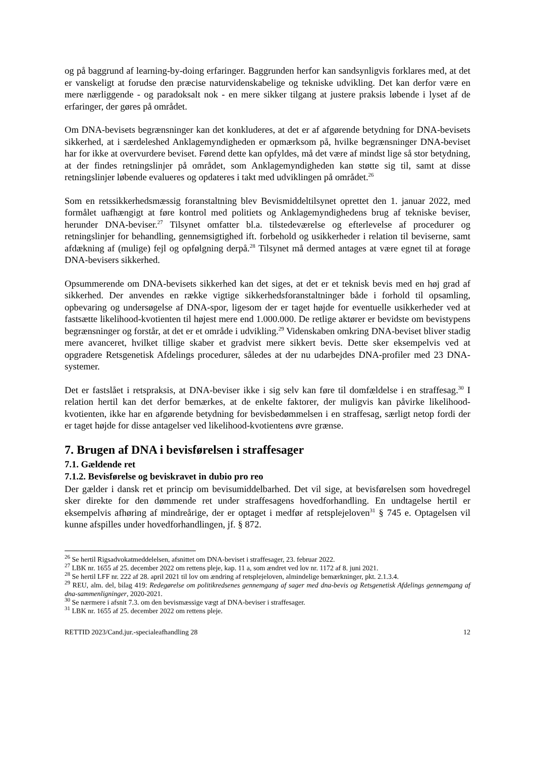og på baggrund af learning-by-doing erfaringer. Baggrunden herfor kan sandsynligvis forklares med, at det er vanskeligt at forudse den præcise naturvidenskabelige og tekniske udvikling. Det kan derfor være en mere nærliggende - og paradoksalt nok - en mere sikker tilgang at justere praksis løbende i lyset af de erfaringer, der gøres på området.
Om DNA-bevisets begrænsninger kan det konkluderes, at det er af afgørende betydning for DNA-bevisets sikkerhed, at i særdeleshed Anklagemyndigheden er opmærksom på, hvilke begrænsninger DNA-beviset har for ikke at overvurdere beviset. Førend dette kan opfyldes, må det være af mindst lige så stor betydning, at der findes retningslinjer på området, som Anklagemyndigheden kan støtte sig til, samt at disse retningslinjer løbende evalueres og opdateres i takt med udviklingen på området.<sup>26</sup>
Som en retssikkerhedsmæssig foranstaltning blev Bevismiddeltilsynet oprettet den 1. januar 2022, med formålet uafhængigt at føre kontrol med politiets og Anklagemyndighedens brug af tekniske beviser, herunder DNA-beviser.<sup>27</sup> Tilsynet omfatter bl.a. tilstedeværelse og efterlevelse af procedurer og retningslinjer for behandling, gennemsigtighed ift. forbehold og usikkerheder i relation til beviserne, samt afdækning af (mulige) fejl og opfølgning derpå.<sup>28</sup> Tilsynet må dermed antages at være egnet til at forøge DNA-bevisers sikkerhed.
Opsummerende om DNA-bevisets sikkerhed kan det siges, at det er et teknisk bevis med en høj grad af sikkerhed. Der anvendes en række vigtige sikkerhedsforanstaltninger både i forhold til opsamling, opbevaring og undersøgelse af DNA-spor, ligesom der er taget højde for eventuelle usikkerheder ved at fastsætte likelihood-kvotienten til højest mere end 1.000.000. De retlige aktører er bevidste om bevistypens begrænsninger og forstår, at det er et område i udvikling.<sup>29</sup> Videnskaben omkring DNA-beviset bliver stadig mere avanceret, hvilket tillige skaber et gradvist mere sikkert bevis. Dette sker eksempelvis ved at opgradere Retsgenetisk Afdelings procedurer, således at der nu udarbejdes DNA-profiler med 23 DNA-systemer.
Det er fastslået i retspraksis, at DNA-beviser ikke i sig selv kan føre til domfældelse i en straffesag.<sup>30</sup> I relation hertil kan det derfor bemærkes, at de enkelte faktorer, der muligvis kan påvirke likelihood-kvotienten, ikke har en afgørende betydning for bevisbedømmelsen i en straffesag, særligt netop fordi der er taget højde for disse antagelser ved likelihood-kvotientens øvre grænse.
7. Brugen af DNA i bevisførelsen i straffesager
7.1. Gældende ret
7.1.2. Bevisførelse og beviskravet in dubio pro reo
Der gælder i dansk ret et princip om bevisumiddelbarhed. Det vil sige, at bevisførelsen som hovedregel sker direkte for den dømmende ret under straffesagens hovedforhandling. En undtagelse hertil er eksempelvis afhøring af mindreårige, der er optaget i medfør af retsplejeloven<sup>31</sup> § 745 e. Optagelsen vil kunne afspilles under hovedforhandlingen, jf. § 872.
<sup>26</sup> Se hertil Rigsadvokatmeddelelsen, afsnittet om DNA-beviset i straffesager, 23. februar 2022.
<sup>27</sup> LBK nr. 1655 af 25. december 2022 om rettens pleje, kap. 11 a, som ændret ved lov nr. 1172 af 8. juni 2021.
<sup>28</sup> Se hertil LFF nr. 222 af 28. april 2021 til lov om ændring af retsplejeloven, almindelige bemærkninger, pkt. 2.1.3.4.
<sup>29</sup> REU, alm. del, bilag 419: Redegørelse om politikredsenes gennemgang af sager med dna-bevis og Retsgenetisk Afdelings gennemgang af dna-sammenligninger, 2020-2021.
<sup>30</sup> Se nærmere i afsnit 7.3. om den bevismæssige vægt af DNA-beviser i straffesager.
<sup>31</sup> LBK nr. 1655 af 25. december 2022 om rettens pleje.
RETTID 2023/Cand.jur.-specialeafhandling 28 12